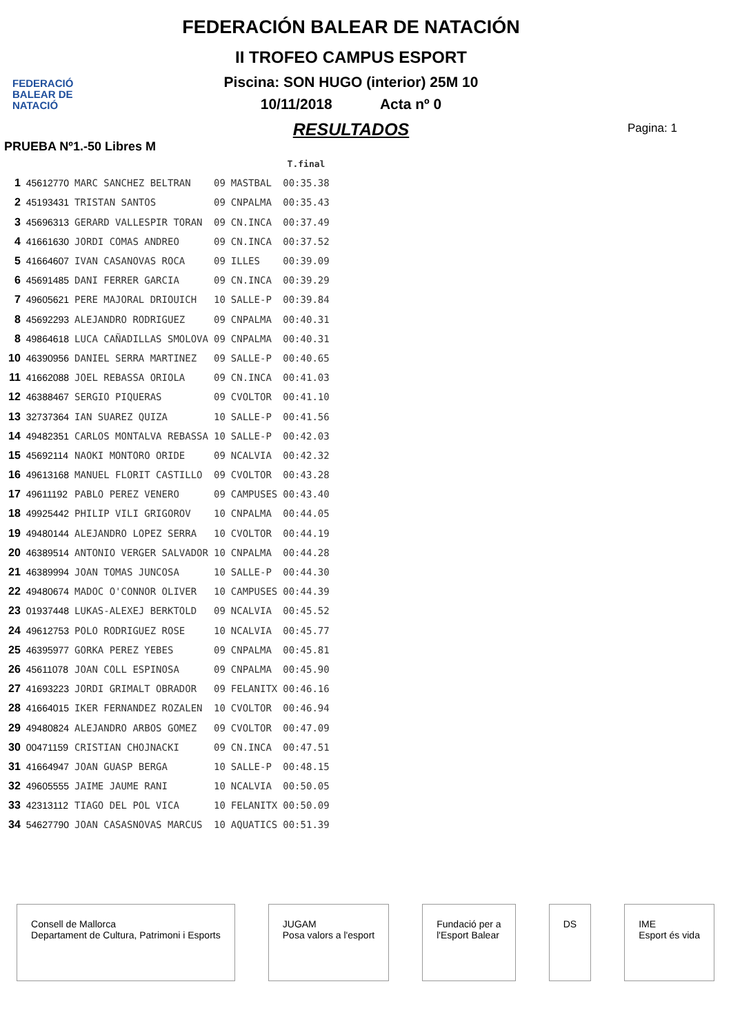FEDERACIÓ
BALEAR DE
NATACIÓ
FEDERACIÓN BALEAR DE NATACIÓN
II TROFEO CAMPUS ESPORT
Piscina: SON HUGO (interior) 25M 10
10/11/2018 Acta nº 0
RESULTADOS
Pagina: 1
PRUEBA Nº1.-50 Libres M
| | | | | | T.final |
| 1 | 45612770 | MARC SANCHEZ BELTRAN | 09 | MASTBAL | 00:35.38 |
| 2 | 45193431 | TRISTAN SANTOS | 09 | CNPALMA | 00:35.43 |
| 3 | 45696313 | GERARD VALLESPIR TORAN | 09 | CN.INCA | 00:37.49 |
| 4 | 41661630 | JORDI COMAS ANDREO | 09 | CN.INCA | 00:37.52 |
| 5 | 41664607 | IVAN CASANOVAS ROCA | 09 | ILLES | 00:39.09 |
| 6 | 45691485 | DANI FERRER GARCIA | 09 | CN.INCA | 00:39.29 |
| 7 | 49605621 | PERE MAJORAL DRIOUICH | 10 | SALLE-P | 00:39.84 |
| 8 | 45692293 | ALEJANDRO RODRIGUEZ | 09 | CNPALMA | 00:40.31 |
| 8 | 49864618 | LUCA CAÑADILLAS SMOLOVA | 09 | CNPALMA | 00:40.31 |
| 10 | 46390956 | DANIEL SERRA MARTINEZ | 09 | SALLE-P | 00:40.65 |
| 11 | 41662088 | JOEL REBASSA ORIOLA | 09 | CN.INCA | 00:41.03 |
| 12 | 46388467 | SERGIO PIQUERAS | 09 | CVOLTOR | 00:41.10 |
| 13 | 32737364 | IAN SUAREZ QUIZA | 10 | SALLE-P | 00:41.56 |
| 14 | 49482351 | CARLOS MONTALVA REBASSA | 10 | SALLE-P | 00:42.03 |
| 15 | 45692114 | NAOKI MONTORO ORIDE | 09 | NCALVIA | 00:42.32 |
| 16 | 49613168 | MANUEL FLORIT CASTILLO | 09 | CVOLTOR | 00:43.28 |
| 17 | 49611192 | PABLO PEREZ VENERO | 09 | CAMPUSES | 00:43.40 |
| 18 | 49925442 | PHILIP VILI GRIGOROV | 10 | CNPALMA | 00:44.05 |
| 19 | 49480144 | ALEJANDRO LOPEZ SERRA | 10 | CVOLTOR | 00:44.19 |
| 20 | 46389514 | ANTONIO VERGER SALVADOR | 10 | CNPALMA | 00:44.28 |
| 21 | 46389994 | JOAN TOMAS JUNCOSA | 10 | SALLE-P | 00:44.30 |
| 22 | 49480674 | MADOC O'CONNOR OLIVER | 10 | CAMPUSES | 00:44.39 |
| 23 | 01937448 | LUKAS-ALEXEJ BERKTOLD | 09 | NCALVIA | 00:45.52 |
| 24 | 49612753 | POLO RODRIGUEZ ROSE | 10 | NCALVIA | 00:45.77 |
| 25 | 46395977 | GORKA PEREZ YEBES | 09 | CNPALMA | 00:45.81 |
| 26 | 45611078 | JOAN COLL ESPINOSA | 09 | CNPALMA | 00:45.90 |
| 27 | 41693223 | JORDI GRIMALT OBRADOR | 09 | FELANITX | 00:46.16 |
| 28 | 41664015 | IKER FERNANDEZ ROZALEN | 10 | CVOLTOR | 00:46.94 |
| 29 | 49480824 | ALEJANDRO ARBOS GOMEZ | 09 | CVOLTOR | 00:47.09 |
| 30 | 00471159 | CRISTIAN CHOJNACKI | 09 | CN.INCA | 00:47.51 |
| 31 | 41664947 | JOAN GUASP BERGA | 10 | SALLE-P | 00:48.15 |
| 32 | 49605555 | JAIME JAUME RANI | 10 | NCALVIA | 00:50.05 |
| 33 | 42313112 | TIAGO DEL POL VICA | 10 | FELANITX | 00:50.09 |
| 34 | 54627790 | JOAN CASASNOVAS MARCUS | 10 | AQUATICS | 00:51.39 |
Consell de Mallorca
Departament de Cultura, Patrimoni i Esports
JUGAM
Posa valors a l'esport
Fundació per a
l'Esport Balear
DS IME
Esport és vida